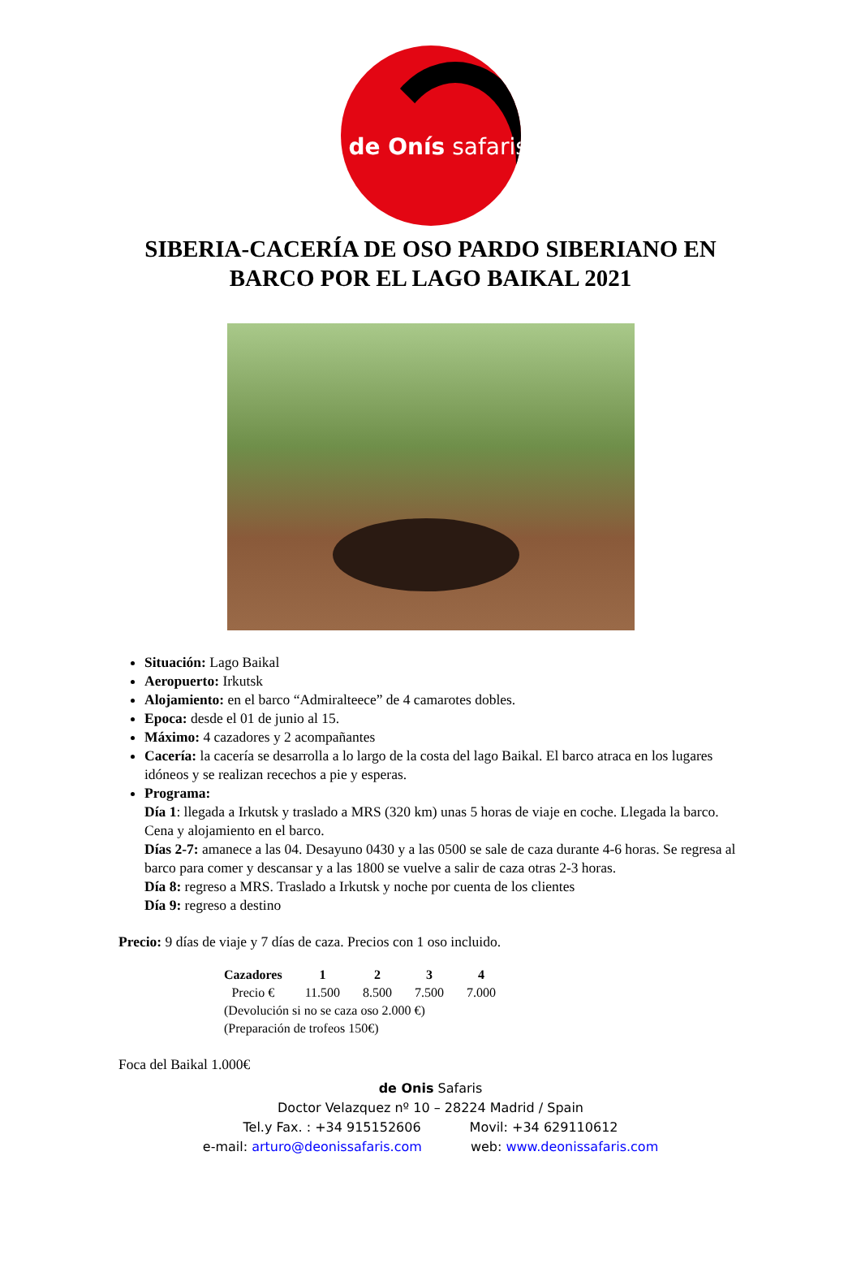de Onís safaris
SIBERIA-CACERÍA DE OSO PARDO SIBERIANO EN BARCO POR EL LAGO BAIKAL 2021
Situación: Lago Baikal
Aeropuerto: Irkutsk
Alojamiento: en el barco “Admiralteece” de 4 camarotes dobles.
Epoca: desde el 01 de junio al 15.
Máximo: 4 cazadores y 2 acompañantes
Cacería: la cacería se desarrolla a lo largo de la costa del lago Baikal. El barco atraca en los lugares idóneos y se realizan recechos a pie y esperas.
Programa:
Día 1: llegada a Irkutsk y traslado a MRS (320 km) unas 5 horas de viaje en coche. Llegada la barco. Cena y alojamiento en el barco.
Días 2-7: amanece a las 04. Desayuno 0430 y a las 0500 se sale de caza durante 4-6 horas. Se regresa al barco para comer y descansar y a las 1800 se vuelve a salir de caza otras 2-3 horas.
Día 8: regreso a MRS. Traslado a Irkutsk y noche por cuenta de los clientes
Día 9: regreso a destino
Precio: 9 días de viaje y 7 días de caza. Precios con 1 oso incluido.
| Cazadores | 1 | 2 | 3 | 4 |
| --- | --- | --- | --- | --- |
| Precio € | 11.500 | 8.500 | 7.500 | 7.000 |
| (Devolución si no se caza oso 2.000 €) | | | | |
| (Preparación de trofeos 150€) | | | | |
Foca del Baikal 1.000€
de Onis Safaris
Doctor Velazquez nº 10 – 28224 Madrid / Spain
Tel.y Fax. : +34 915152606 Movil: +34 629110612
e-mail: arturo@deonissafaris.com web: www.deonissafaris.com